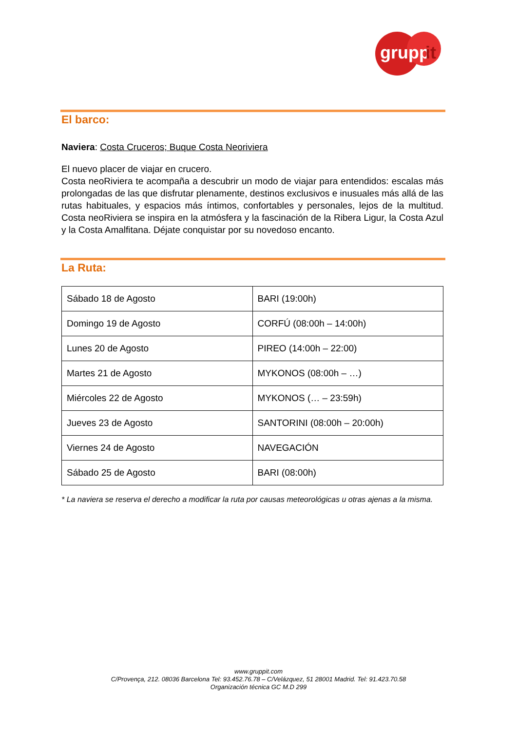grupp
it
El barco:
Naviera: Costa Cruceros; Buque Costa Neoriviera
El nuevo placer de viajar en crucero.
Costa neoRiviera te acompaña a descubrir un modo de viajar para entendidos: escalas más prolongadas de las que disfrutar plenamente, destinos exclusivos e inusuales más allá de las rutas habituales, y espacios más íntimos, confortables y personales, lejos de la multitud. Costa neoRiviera se inspira en la atmósfera y la fascinación de la Ribera Ligur, la Costa Azul y la Costa Amalfitana. Déjate conquistar por su novedoso encanto.
La Ruta:
| Sábado 18 de Agosto | BARI (19:00h) |
| Domingo 19 de Agosto | CORFÚ (08:00h – 14:00h) |
| Lunes 20 de Agosto | PIREO (14:00h – 22:00) |
| Martes 21 de Agosto | MYKONOS (08:00h – …) |
| Miércoles 22 de Agosto | MYKONOS (… – 23:59h) |
| Jueves 23 de Agosto | SANTORINI (08:00h – 20:00h) |
| Viernes 24 de Agosto | NAVEGACIÓN |
| Sábado 25 de Agosto | BARI (08:00h) |
* La naviera se reserva el derecho a modificar la ruta por causas meteorológicas u otras ajenas a la misma.
www.gruppit.com
C/Provença, 212. 08036 Barcelona Tel: 93.452.76.78 – C/Velázquez, 51 28001 Madrid. Tel: 91.423.70.58
Organización técnica GC M.D 299